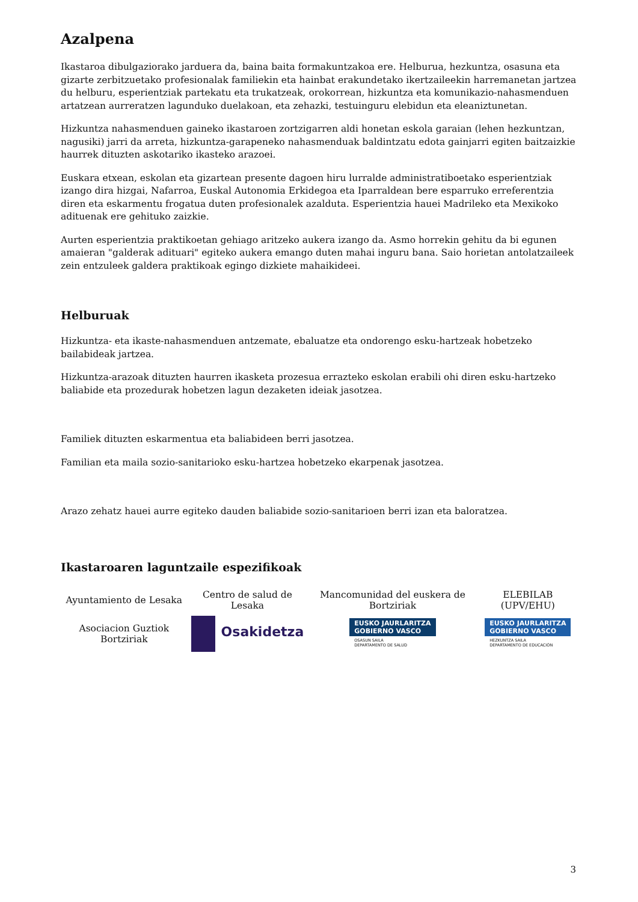Azalpena
Ikastaroa dibulgaziorako jarduera da, baina baita formakuntzakoa ere. Helburua, hezkuntza, osasuna eta gizarte zerbitzuetako profesionalak familiekin eta hainbat erakundetako ikertzaileekin harremanetan jartzea du helburu, esperientziak partekatu eta trukatzeak, orokorrean, hizkuntza eta komunikazio-nahasmenduen artatzean aurreratzen lagunduko duelakoan, eta zehazki, testuinguru elebidun eta eleaniztunetan.
Hizkuntza nahasmenduen gaineko ikastaroen zortzigarren aldi honetan eskola garaian (lehen hezkuntzan, nagusiki) jarri da arreta, hizkuntza-garapeneko nahasmenduak baldintzatu edota gainjarri egiten baitzaizkie haurrek dituzten askotariko ikasteko arazoei.
Euskara etxean, eskolan eta gizartean presente dagoen hiru lurralde administratiboetako esperientziak izango dira hizgai, Nafarroa, Euskal Autonomia Erkidegoa eta Iparraldean bere esparruko erreferentzia diren eta eskarmentu frogatua duten profesionalek azalduta. Esperientzia hauei Madrileko eta Mexikoko adituenak ere gehituko zaizkie.
Aurten esperientzia praktikoetan gehiago aritzeko aukera izango da. Asmo horrekin gehitu da bi egunen amaieran "galderak adituari" egiteko aukera emango duten mahai inguru bana. Saio horietan antolatzaileek zein entzuleek galdera praktikoak egingo dizkiete mahaikideei.
Helburuak
Hizkuntza- eta ikaste-nahasmenduen antzemate, ebaluatze eta ondorengo esku-hartzeak hobetzeko bailabideak jartzea.
Hizkuntza-arazoak dituzten haurren ikasketa prozesua errazteko eskolan erabili ohi diren esku-hartzeko baliabide eta prozedurak hobetzen lagun dezaketen ideiak jasotzea.
Familiek dituzten eskarmentua eta baliabideen berri jasotzea.
Familian eta maila sozio-sanitarioko esku-hartzea hobetzeko ekarpenak jasotzea.
Arazo zehatz hauei aurre egiteko dauden baliabide sozio-sanitarioen berri izan eta baloratzea.
Ikastaroaren laguntzaile espezifikoak
| Ayuntamiento de Lesaka | Centro de salud de Lesaka | Mancomunidad del euskera de Bortziriak | ELEBILAB (UPV/EHU) |
| Asociacion Guztiok Bortziriak | Osakidetza | EUSKO JAURLARITZA GOBIERNO VASCO OSASUN SAILA DEPARTAMENTO DE SALUD | EUSKO JAURLARITZA GOBIERNO VASCO HEZKUNTZA SAILA DEPARTAMENTO DE EDUCACIÓN |
3